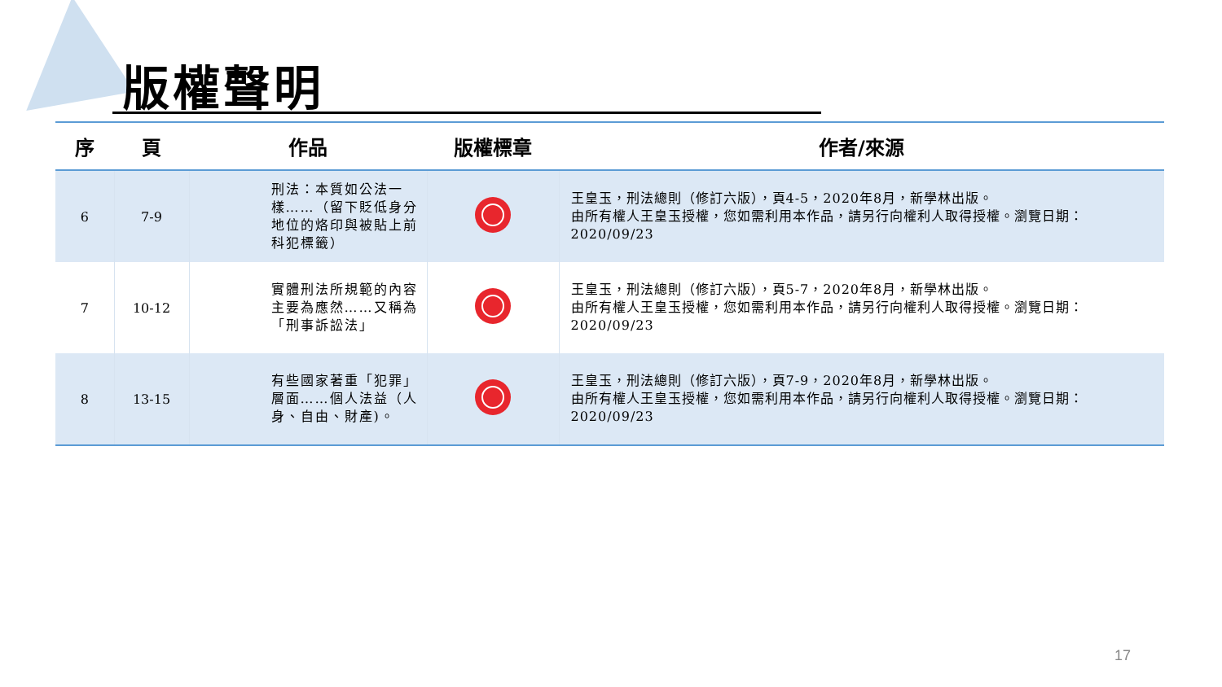版權聲明
| 序 | 頁 | 作品 | 版權標章 | 作者/來源 |
| --- | --- | --- | --- | --- |
| 6 | 7-9 | 刑法：本質如公法一樣……（留下貶低身分地位的烙印與被貼上前科犯標籤） | | 王皇玉，刑法總則（修訂六版），頁4-5，2020年8月，新學林出版。 由所有權人王皇玉授權，您如需利用本作品，請另行向權利人取得授權。瀏覽日期：2020/09/23 |
| 7 | 10-12 | 實體刑法所規範的內容主要為應然……又稱為「刑事訴訟法」 | | 王皇玉，刑法總則（修訂六版），頁5-7，2020年8月，新學林出版。 由所有權人王皇玉授權，您如需利用本作品，請另行向權利人取得授權。瀏覽日期：2020/09/23 |
| 8 | 13-15 | 有些國家著重「犯罪」層面……個人法益（人身、自由、財產)。 | | 王皇玉，刑法總則（修訂六版），頁7-9，2020年8月，新學林出版。 由所有權人王皇玉授權，您如需利用本作品，請另行向權利人取得授權。瀏覽日期：2020/09/23 |
17